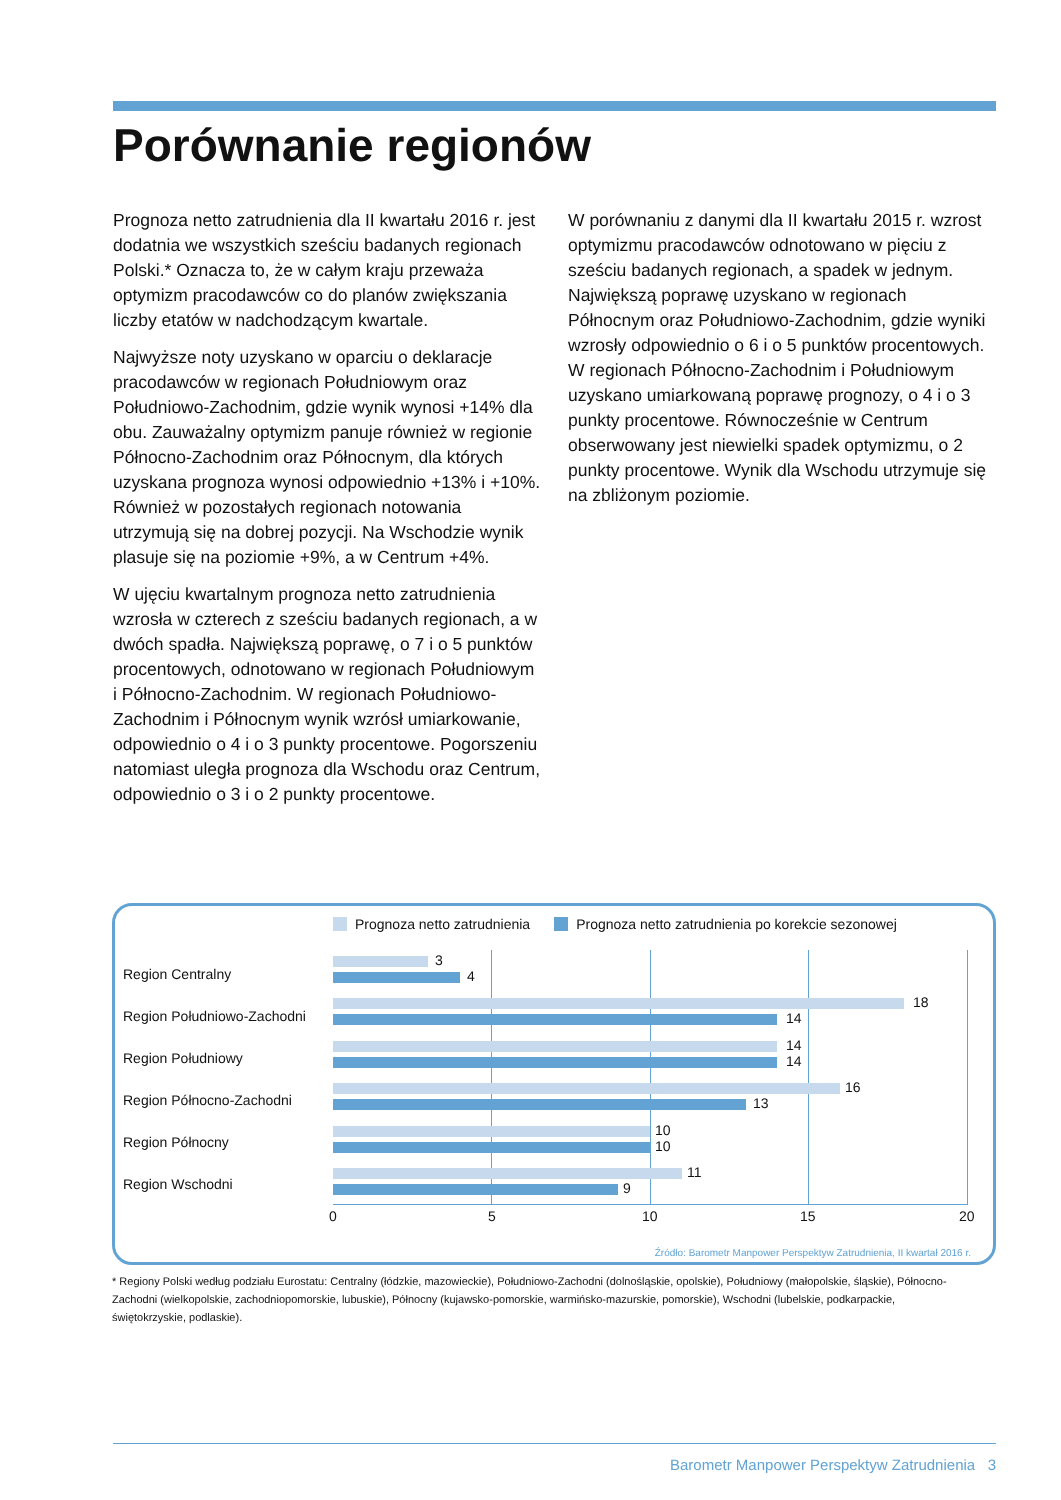Porównanie regionów
Prognoza netto zatrudnienia dla II kwartału 2016 r. jest dodatnia we wszystkich sześciu badanych regionach Polski.* Oznacza to, że w całym kraju przeważa optymizm pracodawców co do planów zwiększania liczby etatów w nadchodzącym kwartale.
Najwyższe noty uzyskano w oparciu o deklaracje pracodawców w regionach Południowym oraz Południowo-Zachodnim, gdzie wynik wynosi +14% dla obu. Zauważalny optymizm panuje również w regionie Północno-Zachodnim oraz Północnym, dla których uzyskana prognoza wynosi odpowiednio +13% i +10%. Również w pozostałych regionach notowania utrzymują się na dobrej pozycji. Na Wschodzie wynik plasuje się na poziomie +9%, a w Centrum +4%.
W ujęciu kwartalnym prognoza netto zatrudnienia wzrosła w czterech z sześciu badanych regionach, a w dwóch spadła. Największą poprawę, o 7 i o 5 punktów procentowych, odnotowano w regionach Południowym i Północno-Zachodnim. W regionach Południowo-Zachodnim i Północnym wynik wzrósł umiarkowanie, odpowiednio o 4 i o 3 punkty procentowe. Pogorszeniu natomiast uległa prognoza dla Wschodu oraz Centrum, odpowiednio o 3 i o 2 punkty procentowe.
W porównaniu z danymi dla II kwartału 2015 r. wzrost optymizmu pracodawców odnotowano w pięciu z sześciu badanych regionach, a spadek w jednym. Największą poprawę uzyskano w regionach Północnym oraz Południowo-Zachodnim, gdzie wyniki wzrosły odpowiednio o 6 i o 5 punktów procentowych. W regionach Północno-Zachodnim i Południowym uzyskano umiarkowaną poprawę prognozy, o 4 i o 3 punkty procentowe. Równocześnie w Centrum obserwowany jest niewielki spadek optymizmu, o 2 punkty procentowe. Wynik dla Wschodu utrzymuje się na zbliżonym poziomie.
Prognoza netto zatrudnienia Prognoza netto zatrudnienia po korekcie sezonowej
Region Centralny
3
4
Region Południowo-Zachodni
18
14
Region Południowy
14
14
Region Północno-Zachodni
16
13
Region Północny
10
10
Region Wschodni
11
9
0 5 10 15 20
Źródło: Barometr Manpower Perspektyw Zatrudnienia, II kwartał 2016 r.
* Regiony Polski według podziału Eurostatu: Centralny (łódzkie, mazowieckie), Południowo-Zachodni (dolnośląskie, opolskie), Południowy (małopolskie, śląskie), Północno-Zachodni (wielkopolskie, zachodniopomorskie, lubuskie), Północny (kujawsko-pomorskie, warmińsko-mazurskie, pomorskie), Wschodni (lubelskie, podkarpackie, świętokrzyskie, podlaskie).
Barometr Manpower Perspektyw Zatrudnienia 3